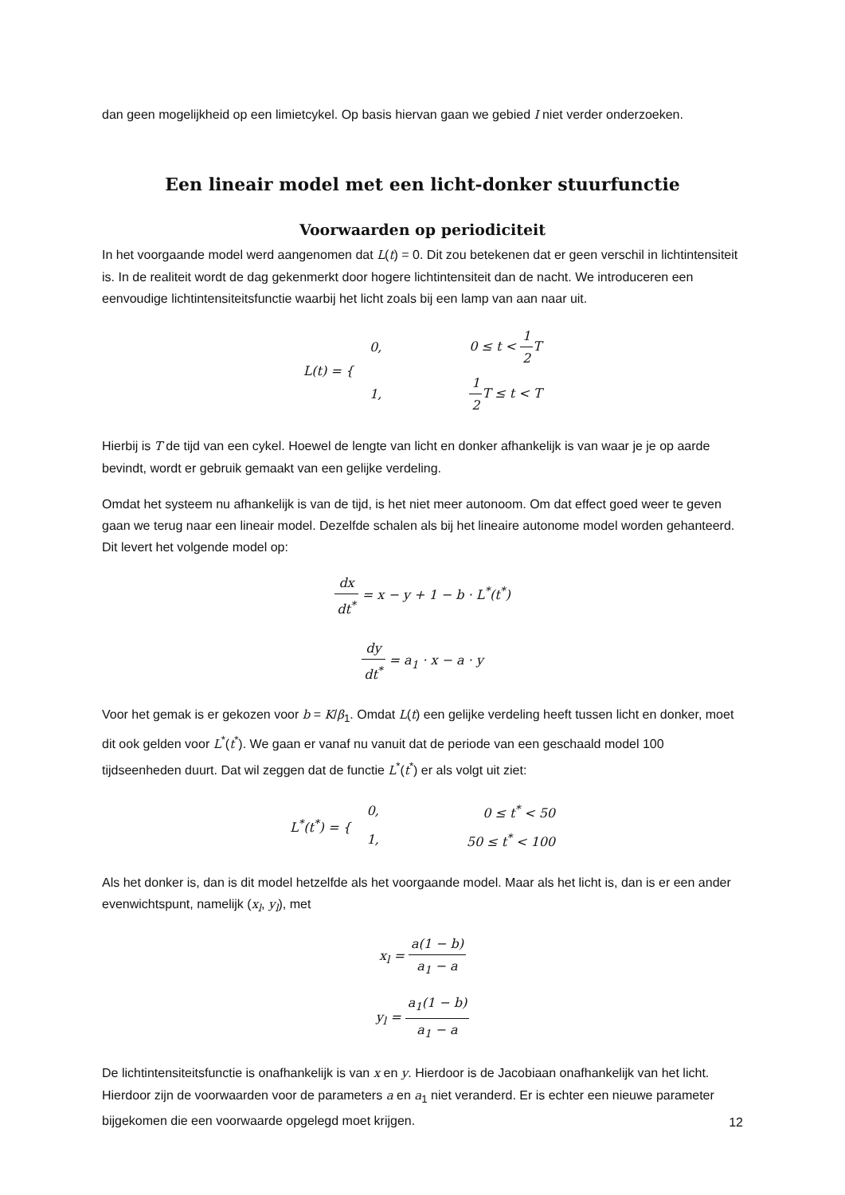dan geen mogelijkheid op een limietcykel. Op basis hiervan gaan we gebied I niet verder onderzoeken.
Een lineair model met een licht-donker stuurfunctie
Voorwaarden op periodiciteit
In het voorgaande model werd aangenomen dat L(t) = 0. Dit zou betekenen dat er geen verschil in lichtintensiteit is. In de realiteit wordt de dag gekenmerkt door hogere lichtintensiteit dan de nacht. We introduceren een eenvoudige lichtintensiteitsfunctie waarbij het licht zoals bij een lamp van aan naar uit.
| L(t) = { | 0, | 0 ≤ t < 1 2 T |
| | 1, | 1 2 T ≤ t < T |
Hierbij is T de tijd van een cykel. Hoewel de lengte van licht en donker afhankelijk is van waar je je op aarde bevindt, wordt er gebruik gemaakt van een gelijke verdeling.
Omdat het systeem nu afhankelijk is van de tijd, is het niet meer autonoom. Om dat effect goed weer te geven gaan we terug naar een lineair model. Dezelfde schalen als bij het lineaire autonome model worden gehanteerd. Dit levert het volgende model op:
dx dt<sup>*</sup> = x − y + 1 − b · L<sup>*</sup>(t<sup>*</sup>)
dy dt<sup>*</sup> = a<sub>1</sub> · x − a · y
Voor het gemak is er gekozen voor b = K/β<sub>1</sub>. Omdat L(t) een gelijke verdeling heeft tussen licht en donker, moet dit ook gelden voor L<sup>*</sup>(t<sup>*</sup>). We gaan er vanaf nu vanuit dat de periode van een geschaald model 100 tijdseenheden duurt. Dat wil zeggen dat de functie L<sup>*</sup>(t<sup>*</sup>) er als volgt uit ziet:
| L<sup>*</sup>(t<sup>*</sup>) = { | 0, | 0 ≤ t<sup>*</sup> < 50 |
| | 1, | 50 ≤ t<sup>*</sup> < 100 |
Als het donker is, dan is dit model hetzelfde als het voorgaande model. Maar als het licht is, dan is er een ander evenwichtspunt, namelijk (x<sub>l</sub>, y<sub>l</sub>), met
x<sub>l</sub> = a(1 − b) a<sub>1</sub> − a
y<sub>l</sub> = a<sub>1</sub>(1 − b) a<sub>1</sub> − a
De lichtintensiteitsfunctie is onafhankelijk is van x en y. Hierdoor is de Jacobiaan onafhankelijk van het licht. Hierdoor zijn de voorwaarden voor de parameters a en a<sub>1</sub> niet veranderd. Er is echter een nieuwe parameter bijgekomen die een voorwaarde opgelegd moet krijgen.
12